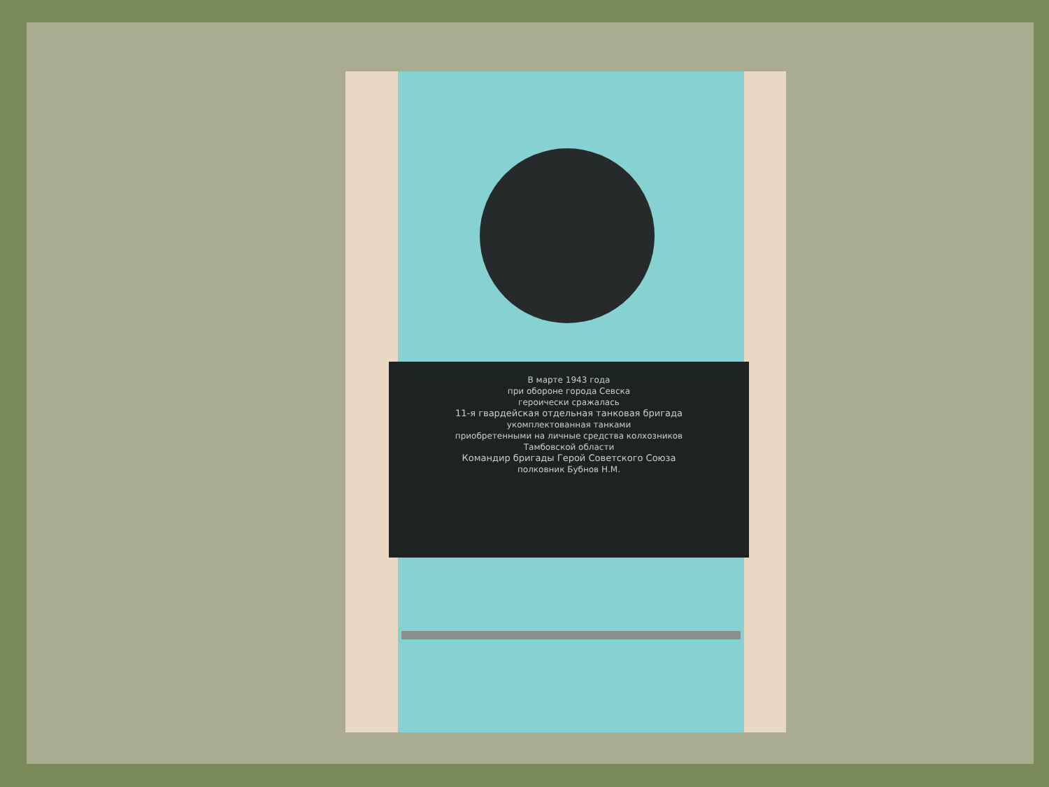В марте 1943 года
при обороне города Севска
героически сражалась
11-я гвардейская отдельная танковая бригада
укомплектованная танками
приобретенными на личные средства колхозников
Тамбовской области
Командир бригады Герой Советского Союза
полковник Бубнов Н.М.